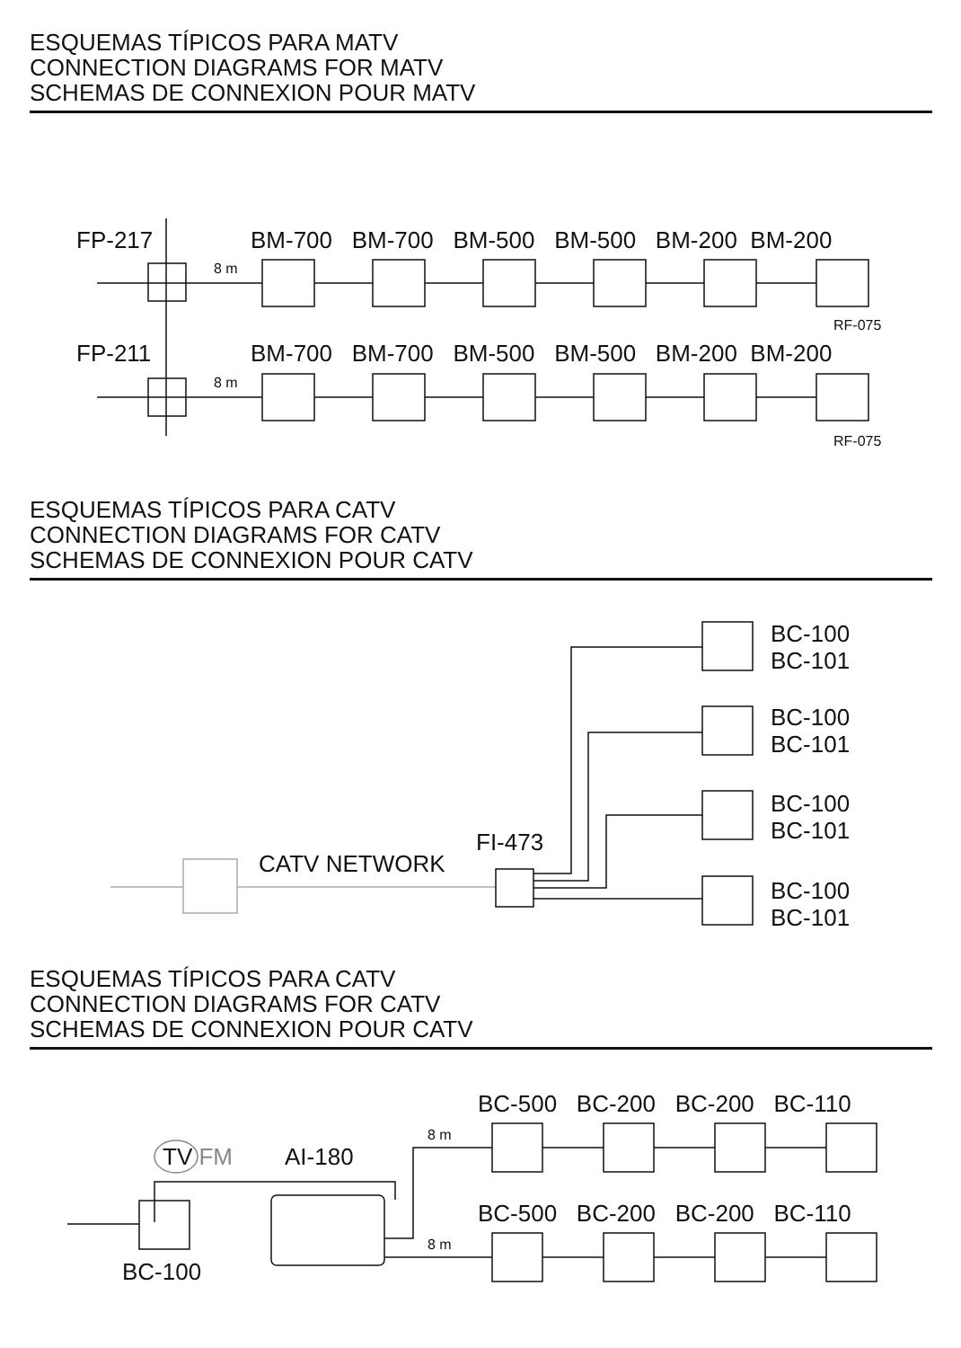ESQUEMAS TÍPICOS PARA MATV
CONNECTION DIAGRAMS FOR MATV
SCHEMAS DE CONNEXION POUR MATV
ESQUEMAS TÍPICOS PARA CATV
CONNECTION DIAGRAMS FOR CATV
SCHEMAS DE CONNEXION POUR CATV
ESQUEMAS TÍPICOS PARA CATV
CONNECTION DIAGRAMS FOR CATV
SCHEMAS DE CONNEXION POUR CATV
FP-217
FP-211
BM-700 BM-700 BM-500 BM-500 BM-200 BM-200
BM-700 BM-700 BM-500 BM-500 BM-200 BM-200
8 m
8 m
RF-075
RF-075
CATV NETWORK
FI-473
BC-100
BC-101
BC-100
BC-101
BC-100
BC-101
BC-100
BC-101
BC-500 BC-200 BC-200 BC-110
BC-500 BC-200 BC-200 BC-110
TV FM AI-180
8 m
8 m
BC-100